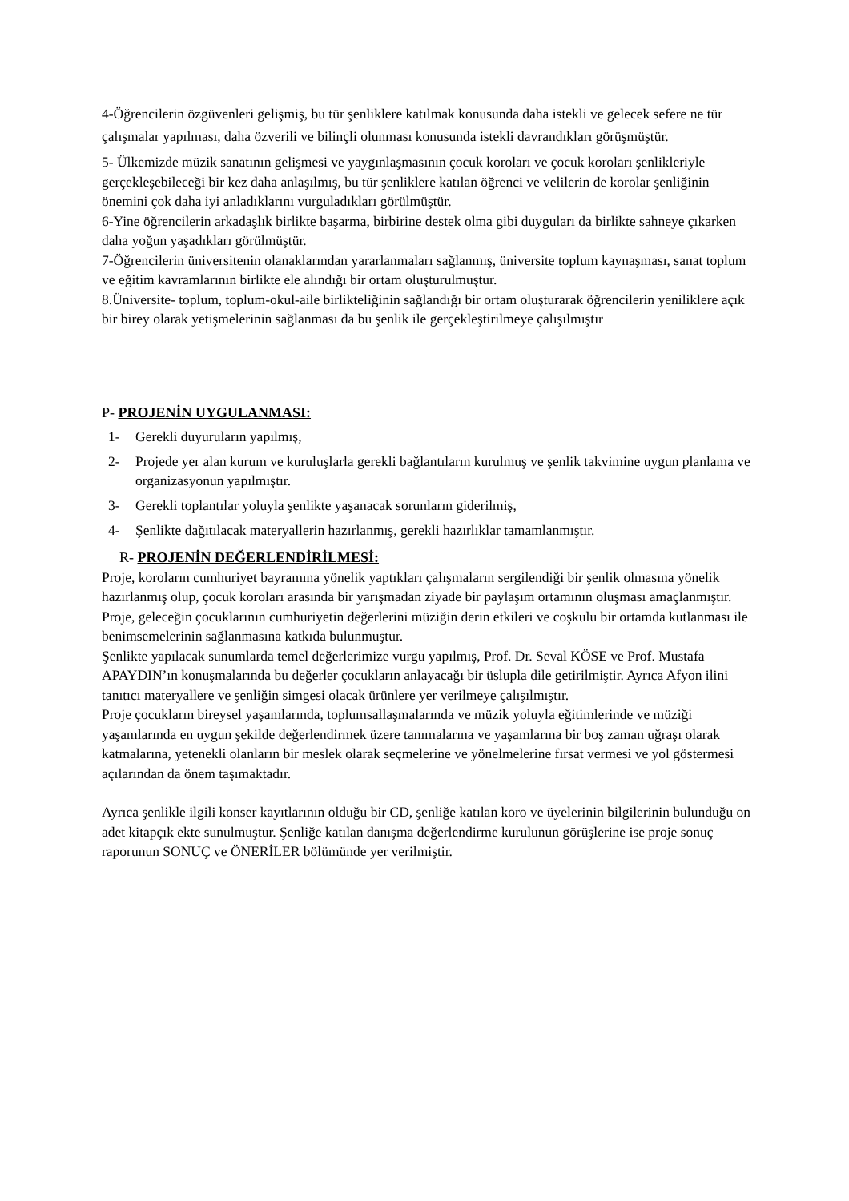4-Öğrencilerin özgüvenleri gelişmiş, bu tür şenliklere katılmak konusunda daha istekli ve gelecek sefere ne tür çalışmalar yapılması, daha özverili ve bilinçli olunması konusunda istekli davrandıkları görüşmüştür.
5- Ülkemizde müzik sanatının gelişmesi ve yaygınlaşmasının çocuk koroları ve çocuk koroları şenlikleriyle gerçekleşebileceği bir kez daha anlaşılmış, bu tür şenliklere katılan öğrenci ve velilerin de korolar şenliğinin önemini çok daha iyi anladıklarını vurguladıkları görülmüştür.
6-Yine öğrencilerin arkadaşlık birlikte başarma, birbirine destek olma gibi duyguları da birlikte sahneye çıkarken daha yoğun yaşadıkları görülmüştür.
7-Öğrencilerin üniversitenin olanaklarından yararlanmaları sağlanmış, üniversite toplum kaynaşması, sanat toplum ve eğitim kavramlarının birlikte ele alındığı bir ortam oluşturulmuştur.
8.Üniversite- toplum, toplum-okul-aile birlikteliğinin sağlandığı bir ortam oluşturarak öğrencilerin yeniliklere açık bir birey olarak yetişmelerinin sağlanması da bu şenlik ile gerçekleştirilmeye çalışılmıştır
P- PROJENİN UYGULANMASI:
1- Gerekli duyuruların yapılmış,
2- Projede yer alan kurum ve kuruluşlarla gerekli bağlantıların kurulmuş ve şenlik takvimine uygun planlama ve organizasyonun yapılmıştır.
3- Gerekli toplantılar yoluyla şenlikte yaşanacak sorunların giderilmiş,
4- Şenlikte dağıtılacak materyallerin hazırlanmış, gerekli hazırlıklar tamamlanmıştır.
R- PROJENİN DEĞERLENDİRİLMESİ:
Proje, koroların cumhuriyet bayramına yönelik yaptıkları çalışmaların sergilendiği bir şenlik olmasına yönelik hazırlanmış olup, çocuk koroları arasında bir yarışmadan ziyade bir paylaşım ortamının oluşması amaçlanmıştır.
Proje, geleceğin çocuklarının cumhuriyetin değerlerini müziğin derin etkileri ve coşkulu bir ortamda kutlanması ile benimsemelerinin sağlanmasına katkıda bulunmuştur.
Şenlikte yapılacak sunumlarda temel değerlerimize vurgu yapılmış, Prof. Dr. Seval KÖSE ve Prof. Mustafa APAYDIN’ın konuşmalarında bu değerler çocukların anlayacağı bir üslupla dile getirilmiştir. Ayrıca Afyon ilini tanıtıcı materyallere ve şenliğin simgesi olacak ürünlere yer verilmeye çalışılmıştır.
Proje çocukların bireysel yaşamlarında, toplumsallaşmalarında ve müzik yoluyla eğitimlerinde ve müziği yaşamlarında en uygun şekilde değerlendirmek üzere tanımalarına ve yaşamlarına bir boş zaman uğraşı olarak katmalarına, yetenekli olanların bir meslek olarak seçmelerine ve yönelmelerine fırsat vermesi ve yol göstermesi açılarından da önem taşımaktadır.
Ayrıca şenlikle ilgili konser kayıtlarının olduğu bir CD, şenliğe katılan koro ve üyelerinin bilgilerinin bulunduğu on adet kitapçık ekte sunulmuştur. Şenliğe katılan danışma değerlendirme kurulunun görüşlerine ise proje sonuç raporunun SONUÇ ve ÖNERİLER bölümünde yer verilmiştir.